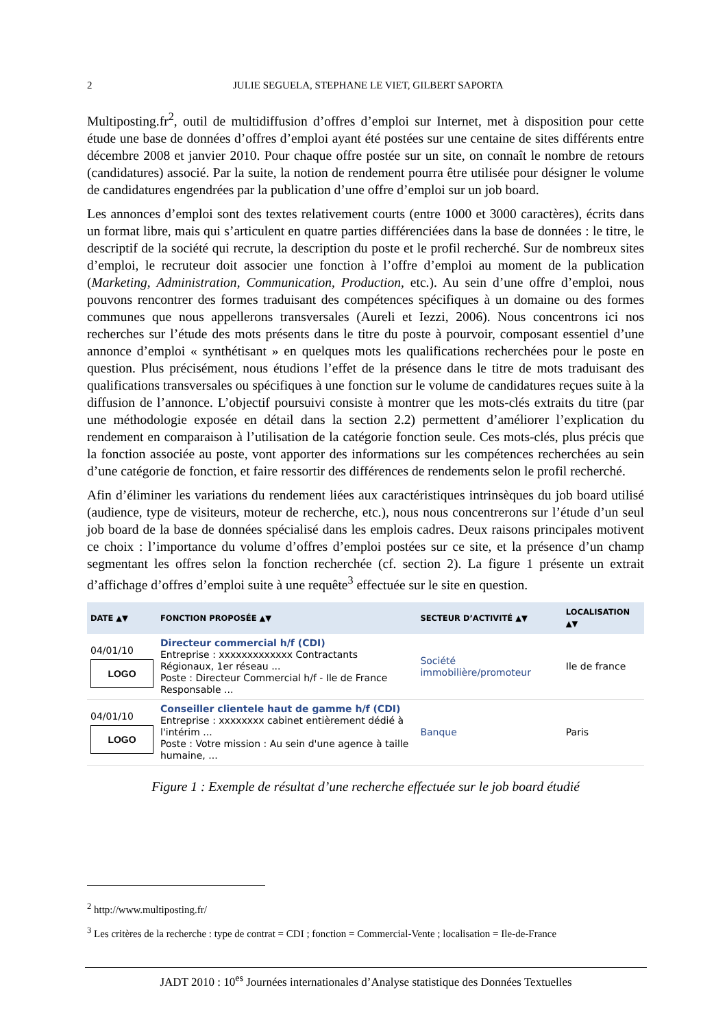2
JULIE SEGUELA, STEPHANE LE VIET, GILBERT SAPORTA
Multiposting.fr<sup>2</sup>, outil de multidiffusion d’offres d’emploi sur Internet, met à disposition pour cette étude une base de données d’offres d’emploi ayant été postées sur une centaine de sites différents entre décembre 2008 et janvier 2010. Pour chaque offre postée sur un site, on connaît le nombre de retours (candidatures) associé. Par la suite, la notion de rendement pourra être utilisée pour désigner le volume de candidatures engendrées par la publication d’une offre d’emploi sur un job board.
Les annonces d’emploi sont des textes relativement courts (entre 1000 et 3000 caractères), écrits dans un format libre, mais qui s’articulent en quatre parties différenciées dans la base de données : le titre, le descriptif de la société qui recrute, la description du poste et le profil recherché. Sur de nombreux sites d’emploi, le recruteur doit associer une fonction à l’offre d’emploi au moment de la publication (Marketing, Administration, Communication, Production, etc.). Au sein d’une offre d’emploi, nous pouvons rencontrer des formes traduisant des compétences spécifiques à un domaine ou des formes communes que nous appellerons transversales (Aureli et Iezzi, 2006). Nous concentrons ici nos recherches sur l’étude des mots présents dans le titre du poste à pourvoir, composant essentiel d’une annonce d’emploi « synthétisant » en quelques mots les qualifications recherchées pour le poste en question. Plus précisément, nous étudions l’effet de la présence dans le titre de mots traduisant des qualifications transversales ou spécifiques à une fonction sur le volume de candidatures reçues suite à la diffusion de l’annonce. L’objectif poursuivi consiste à montrer que les mots-clés extraits du titre (par une méthodologie exposée en détail dans la section 2.2) permettent d’améliorer l’explication du rendement en comparaison à l’utilisation de la catégorie fonction seule. Ces mots-clés, plus précis que la fonction associée au poste, vont apporter des informations sur les compétences recherchées au sein d’une catégorie de fonction, et faire ressortir des différences de rendements selon le profil recherché.
Afin d’éliminer les variations du rendement liées aux caractéristiques intrinsèques du job board utilisé (audience, type de visiteurs, moteur de recherche, etc.), nous nous concentrerons sur l’étude d’un seul job board de la base de données spécialisé dans les emplois cadres. Deux raisons principales motivent ce choix : l’importance du volume d’offres d’emploi postées sur ce site, et la présence d’un champ segmentant les offres selon la fonction recherchée (cf. section 2). La figure 1 présente un extrait d’affichage d’offres d’emploi suite à une requête<sup>3</sup> effectuée sur le site en question.
| DATE ▲▼ | FONCTION PROPOSÉE ▲▼ | SECTEUR D’ACTIVITÉ ▲▼ | LOCALISATION ▲▼ |
| --- | --- | --- | --- |
| 04/01/10 LOGO | Directeur commercial h/f (CDI) Entreprise : xxxxxxxxxxxxx Contractants Régionaux, 1er réseau ... Poste : Directeur Commercial h/f - Ile de France Responsable ... | Société immobilière/promoteur | Ile de france |
| 04/01/10 LOGO | Conseiller clientele haut de gamme h/f (CDI) Entreprise : xxxxxxxx cabinet entièrement dédié à l'intérim ... Poste : Votre mission : Au sein d'une agence à taille humaine, ... | Banque | Paris |
Figure 1 : Exemple de résultat d’une recherche effectuée sur le job board étudié
<sup>2</sup> http://www.multiposting.fr/
<sup>3</sup> Les critères de la recherche : type de contrat = CDI ; fonction = Commercial-Vente ; localisation = Ile-de-France
JADT 2010 : 10<sup>es</sup> Journées internationales d’Analyse statistique des Données Textuelles